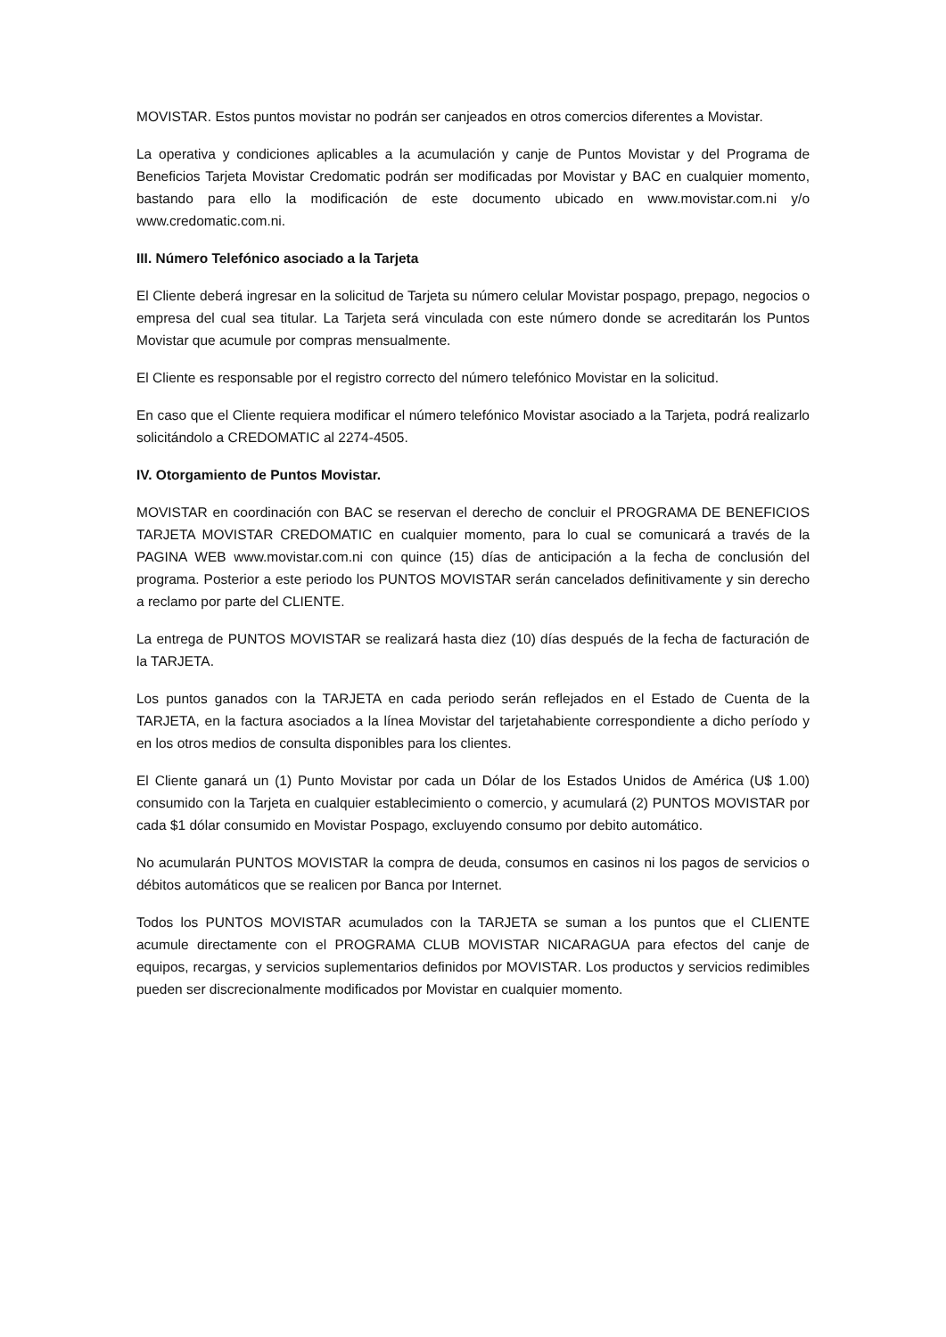MOVISTAR. Estos puntos movistar no podrán ser canjeados en otros comercios diferentes a Movistar.
La operativa y condiciones aplicables a la acumulación y canje de Puntos Movistar y del Programa de Beneficios Tarjeta Movistar Credomatic podrán ser modificadas por Movistar y BAC en cualquier momento, bastando para ello la modificación de este documento ubicado en www.movistar.com.ni y/o www.credomatic.com.ni.
III. Número Telefónico asociado a la Tarjeta
El Cliente deberá ingresar en la solicitud de Tarjeta su número celular Movistar pospago, prepago, negocios o empresa del cual sea titular. La Tarjeta será vinculada con este número donde se acreditarán los Puntos Movistar que acumule por compras mensualmente.
El Cliente es responsable por el registro correcto del número telefónico Movistar en la solicitud.
En caso que el Cliente requiera modificar el número telefónico Movistar asociado a la Tarjeta, podrá realizarlo solicitándolo a CREDOMATIC al 2274-4505.
IV. Otorgamiento de Puntos Movistar.
MOVISTAR en coordinación con BAC se reservan el derecho de concluir el PROGRAMA DE BENEFICIOS TARJETA MOVISTAR CREDOMATIC en cualquier momento, para lo cual se comunicará a través de la PAGINA WEB www.movistar.com.ni con quince (15) días de anticipación a la fecha de conclusión del programa. Posterior a este periodo los PUNTOS MOVISTAR serán cancelados definitivamente y sin derecho a reclamo por parte del CLIENTE.
La entrega de PUNTOS MOVISTAR se realizará hasta diez (10) días después de la fecha de facturación de la TARJETA.
Los puntos ganados con la TARJETA en cada periodo serán reflejados en el Estado de Cuenta de la TARJETA, en la factura asociados a la línea Movistar del tarjetahabiente correspondiente a dicho período y en los otros medios de consulta disponibles para los clientes.
El Cliente ganará un (1) Punto Movistar por cada un Dólar de los Estados Unidos de América (U$ 1.00) consumido con la Tarjeta en cualquier establecimiento o comercio, y acumulará (2) PUNTOS MOVISTAR por cada $1 dólar consumido en Movistar Pospago, excluyendo consumo por debito automático.
No acumularán PUNTOS MOVISTAR la compra de deuda, consumos en casinos ni los pagos de servicios o débitos automáticos que se realicen por Banca por Internet.
Todos los PUNTOS MOVISTAR acumulados con la TARJETA se suman a los puntos que el CLIENTE acumule directamente con el PROGRAMA CLUB MOVISTAR NICARAGUA para efectos del canje de equipos, recargas, y servicios suplementarios definidos por MOVISTAR. Los productos y servicios redimibles pueden ser discrecionalmente modificados por Movistar en cualquier momento.